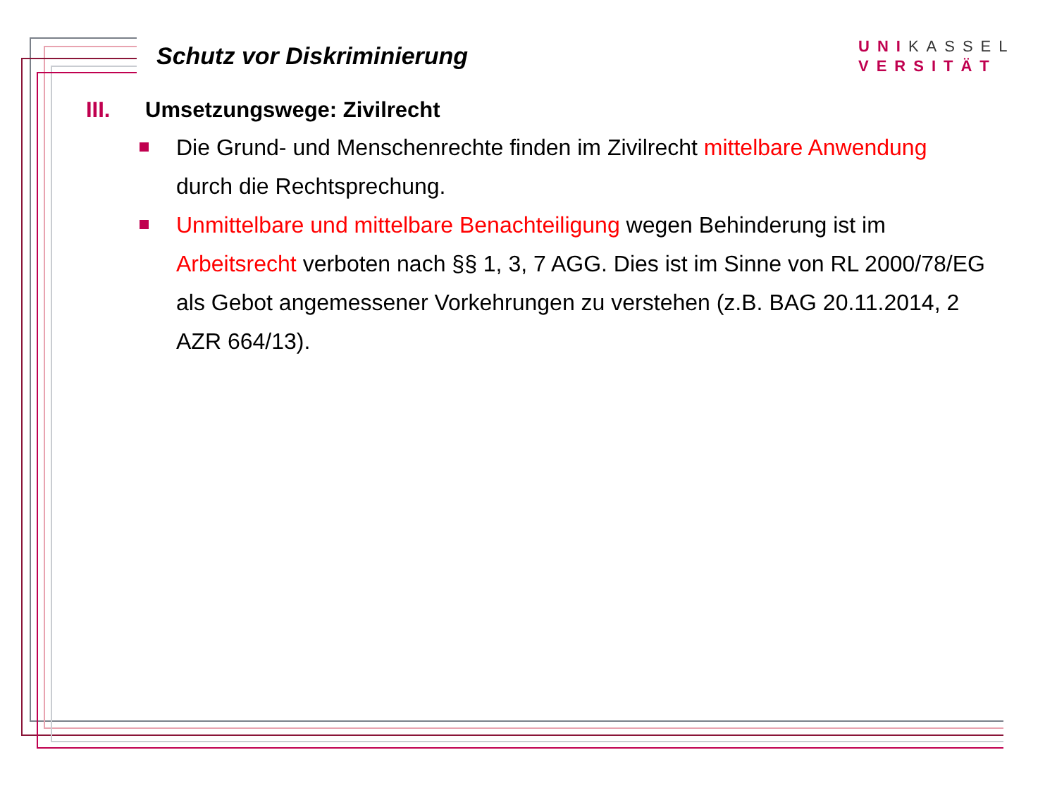Schutz vor Diskriminierung
UNIKASSEL
VERSITÄT
III. Umsetzungswege: Zivilrecht
Die Grund- und Menschenrechte finden im Zivilrecht mittelbare Anwendung durch die Rechtsprechung.
Unmittelbare und mittelbare Benachteiligung wegen Behinderung ist im Arbeitsrecht verboten nach §§ 1, 3, 7 AGG. Dies ist im Sinne von RL 2000/78/EG als Gebot angemessener Vorkehrungen zu verstehen (z.B. BAG 20.11.2014, 2 AZR 664/13).